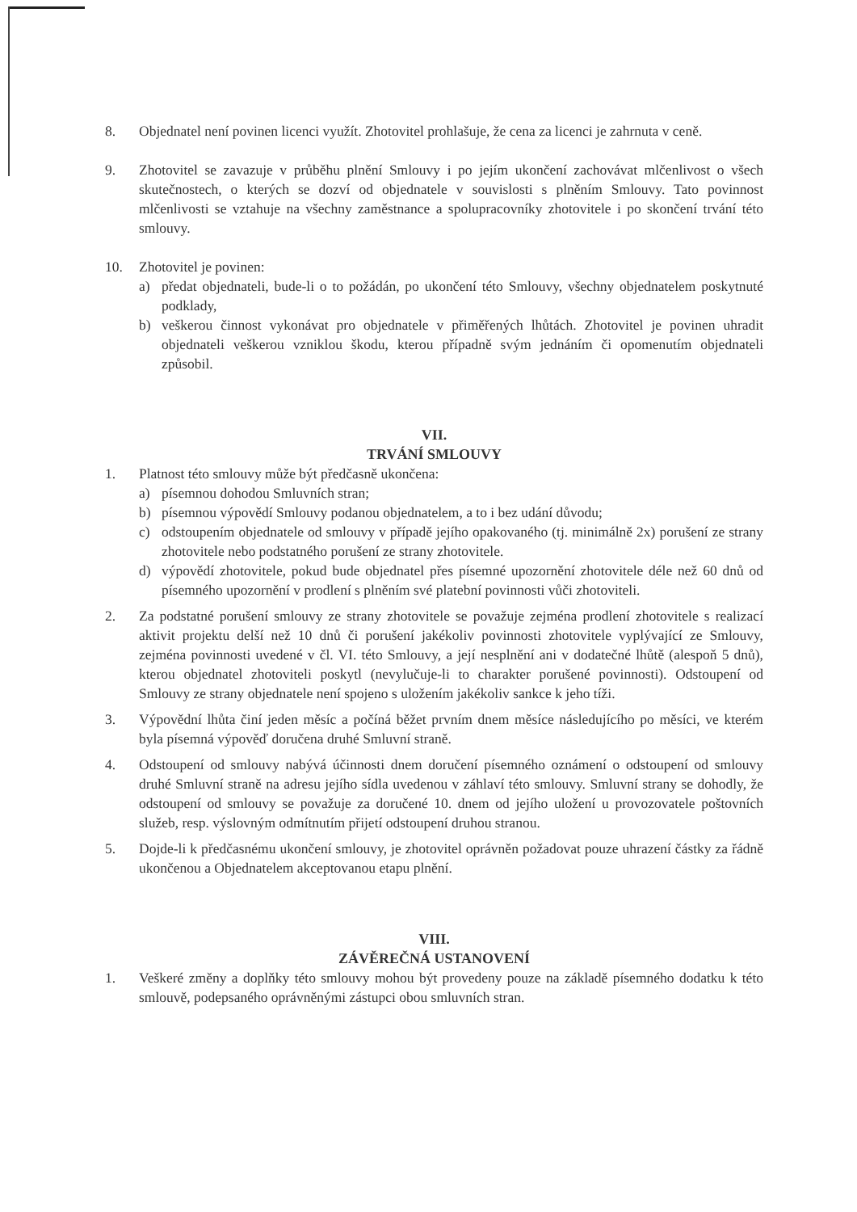8. Objednatel není povinen licenci využít. Zhotovitel prohlašuje, že cena za licenci je zahrnuta v ceně.
9. Zhotovitel se zavazuje v průběhu plnění Smlouvy i po jejím ukončení zachovávat mlčenlivost o všech skutečnostech, o kterých se dozví od objednatele v souvislosti s plněním Smlouvy. Tato povinnost mlčenlivosti se vztahuje na všechny zaměstnance a spolupracovníky zhotovitele i po skončení trvání této smlouvy.
10. Zhotovitel je povinen:
a) předat objednateli, bude-li o to požádán, po ukončení této Smlouvy, všechny objednatelem poskytnuté podklady,
b) veškerou činnost vykonávat pro objednatele v přiměřených lhůtách. Zhotovitel je povinen uhradit objednateli veškerou vzniklou škodu, kterou případně svým jednáním či opomenutím objednateli způsobil.
VII.
TRVÁNÍ SMLOUVY
1. Platnost této smlouvy může být předčasně ukončena:
a) písemnou dohodou Smluvních stran;
b) písemnou výpovědí Smlouvy podanou objednatelem, a to i bez udání důvodu;
c) odstoupením objednatele od smlouvy v případě jejího opakovaného (tj. minimálně 2x) porušení ze strany zhotovitele nebo podstatného porušení ze strany zhotovitele.
d) výpovědí zhotovitele, pokud bude objednatel přes písemné upozornění zhotovitele déle než 60 dnů od písemného upozornění v prodlení s plněním své platební povinnosti vůči zhotoviteli.
2. Za podstatné porušení smlouvy ze strany zhotovitele se považuje zejména prodlení zhotovitele s realizací aktivit projektu delší než 10 dnů či porušení jakékoliv povinnosti zhotovitele vyplývající ze Smlouvy, zejména povinnosti uvedené v čl. VI. této Smlouvy, a její nesplnění ani v dodatečné lhůtě (alespoň 5 dnů), kterou objednatel zhotoviteli poskytl (nevylučuje-li to charakter porušené povinnosti). Odstoupení od Smlouvy ze strany objednatele není spojeno s uložením jakékoliv sankce k jeho tíži.
3. Výpovědní lhůta činí jeden měsíc a počíná běžet prvním dnem měsíce následujícího po měsíci, ve kterém byla písemná výpověď doručena druhé Smluvní straně.
4. Odstoupení od smlouvy nabývá účinnosti dnem doručení písemného oznámení o odstoupení od smlouvy druhé Smluvní straně na adresu jejího sídla uvedenou v záhlaví této smlouvy. Smluvní strany se dohodly, že odstoupení od smlouvy se považuje za doručené 10. dnem od jejího uložení u provozovatele poštovních služeb, resp. výslovným odmítnutím přijetí odstoupení druhou stranou.
5. Dojde-li k předčasnému ukončení smlouvy, je zhotovitel oprávněn požadovat pouze uhrazení částky za řádně ukončenou a Objednatelem akceptovanou etapu plnění.
VIII.
ZÁVĚREČNÁ USTANOVENÍ
1. Veškeré změny a doplňky této smlouvy mohou být provedeny pouze na základě písemného dodatku k této smlouvě, podepsaného oprávněnými zástupci obou smluvních stran.